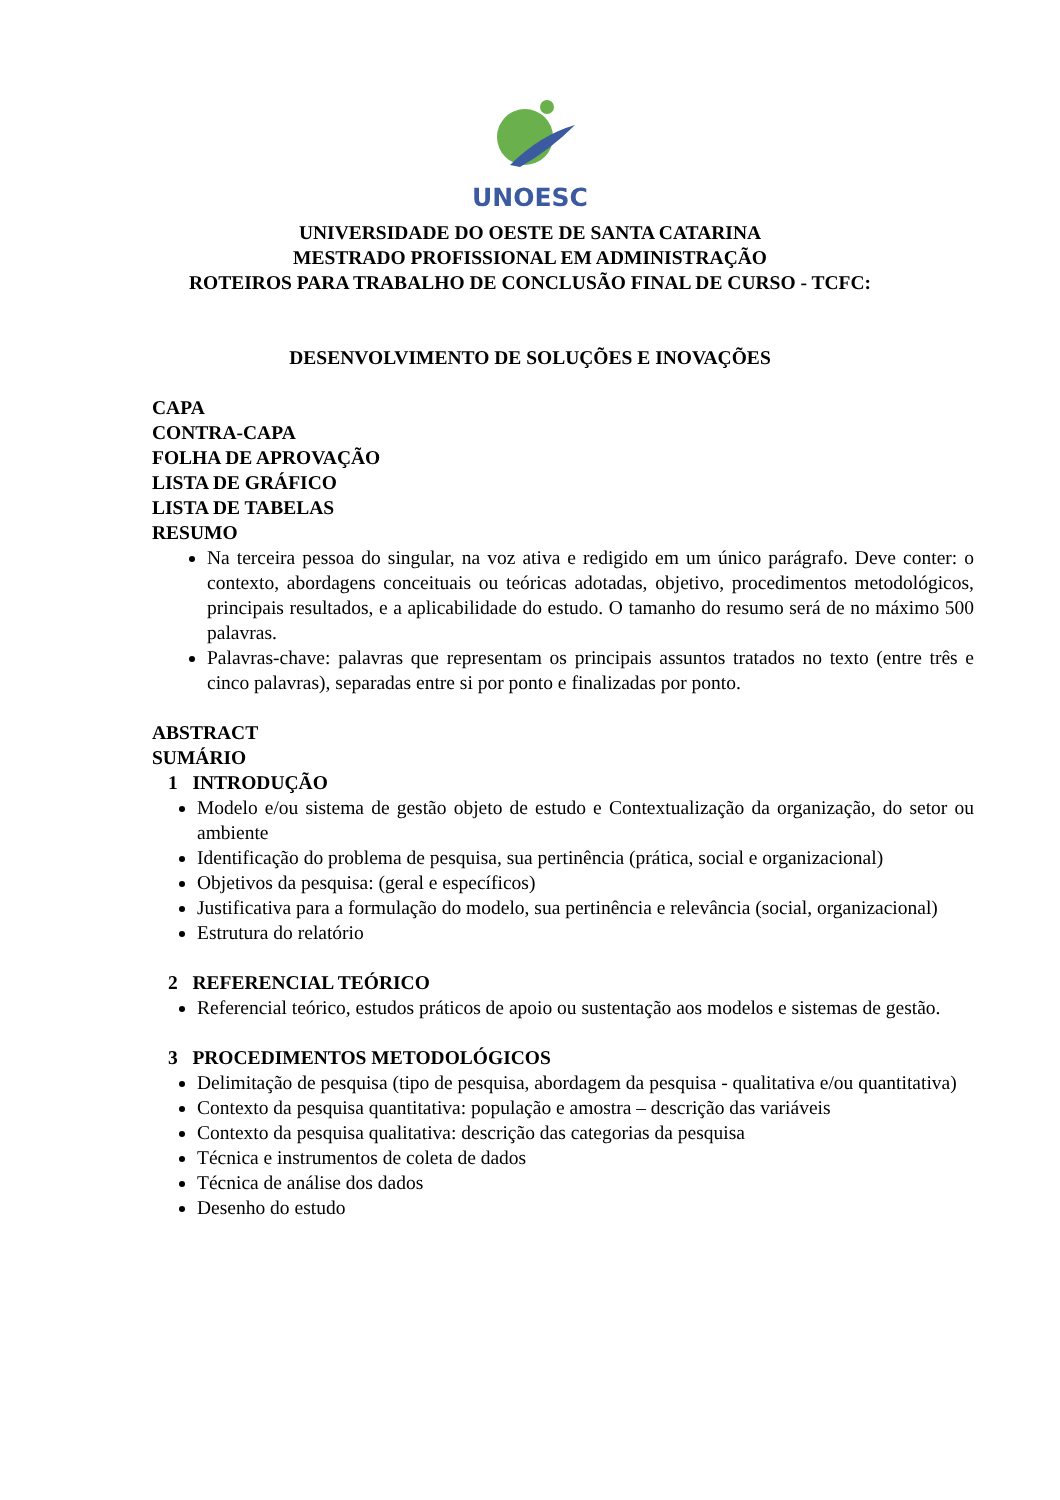UNOESC
UNIVERSIDADE DO OESTE DE SANTA CATARINA
MESTRADO PROFISSIONAL EM ADMINISTRAÇÃO
ROTEIROS PARA TRABALHO DE CONCLUSÃO FINAL DE CURSO - TCFC:
DESENVOLVIMENTO DE SOLUÇÕES E INOVAÇÕES
CAPA
CONTRA-CAPA
FOLHA DE APROVAÇÃO
LISTA DE GRÁFICO
LISTA DE TABELAS
RESUMO
Na terceira pessoa do singular, na voz ativa e redigido em um único parágrafo. Deve conter: o contexto, abordagens conceituais ou teóricas adotadas, objetivo, procedimentos metodológicos, principais resultados, e a aplicabilidade do estudo. O tamanho do resumo será de no máximo 500 palavras.
Palavras-chave: palavras que representam os principais assuntos tratados no texto (entre três e cinco palavras), separadas entre si por ponto e finalizadas por ponto.
ABSTRACT
SUMÁRIO
1 INTRODUÇÃO
Modelo e/ou sistema de gestão objeto de estudo e Contextualização da organização, do setor ou ambiente
Identificação do problema de pesquisa, sua pertinência (prática, social e organizacional)
Objetivos da pesquisa: (geral e específicos)
Justificativa para a formulação do modelo, sua pertinência e relevância (social, organizacional)
Estrutura do relatório
2 REFERENCIAL TEÓRICO
Referencial teórico, estudos práticos de apoio ou sustentação aos modelos e sistemas de gestão.
3 PROCEDIMENTOS METODOLÓGICOS
Delimitação de pesquisa (tipo de pesquisa, abordagem da pesquisa - qualitativa e/ou quantitativa)
Contexto da pesquisa quantitativa: população e amostra – descrição das variáveis
Contexto da pesquisa qualitativa: descrição das categorias da pesquisa
Técnica e instrumentos de coleta de dados
Técnica de análise dos dados
Desenho do estudo